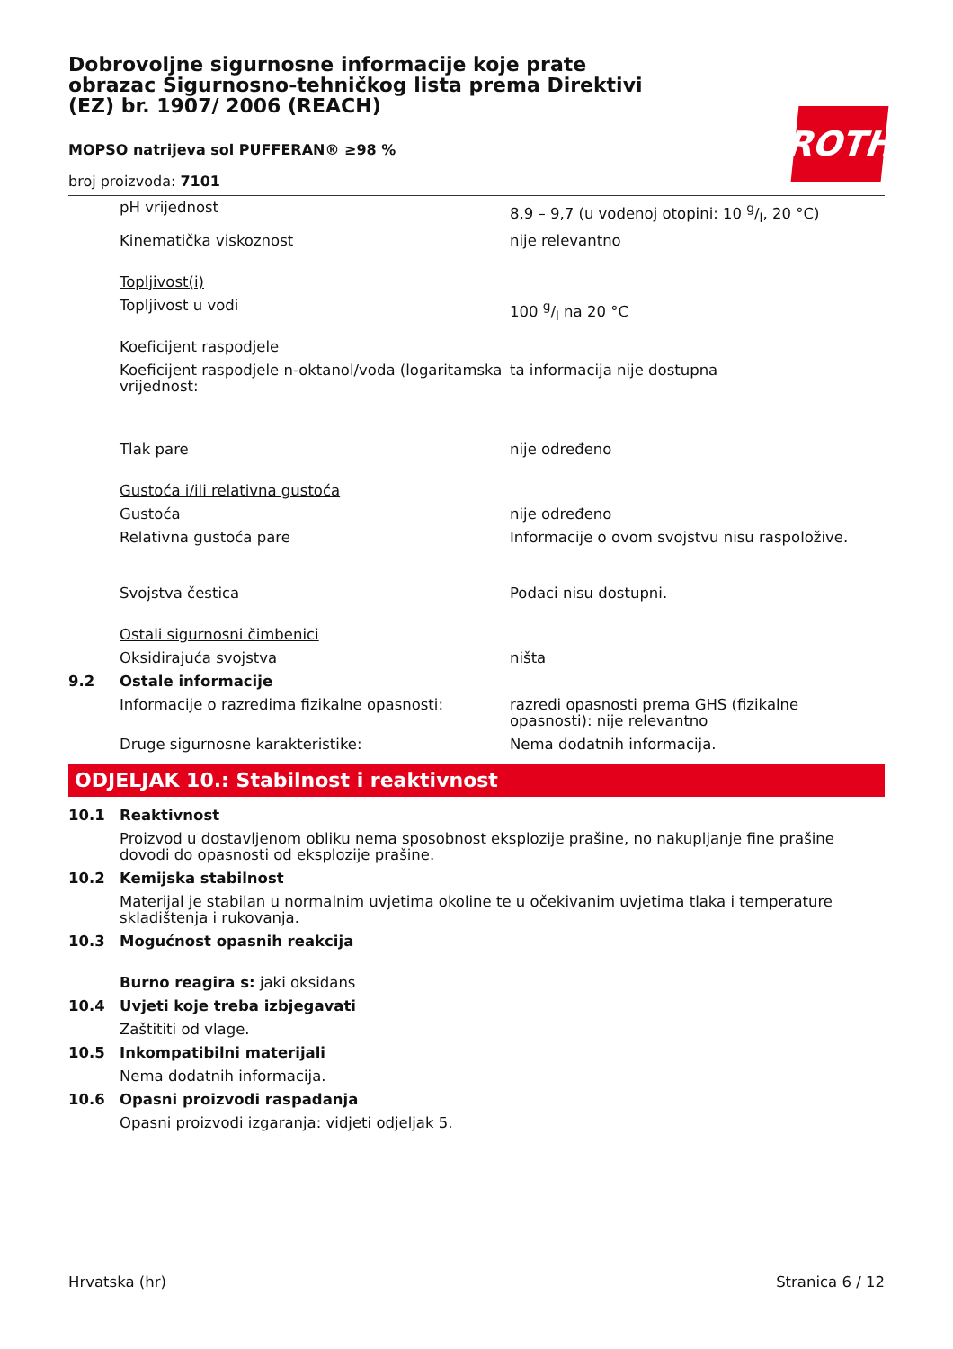Dobrovoljne sigurnosne informacije koje prate obrazac Sigurnosno-tehničkog lista prema Direktivi (EZ) br. 1907/ 2006 (REACH)
ROTH
MOPSO natrijeva sol PUFFERAN® ≥98 %
broj proizvoda: 7101
| | pH vrijednost | 8,9 – 9,7 (u vodenoj otopini: 10 g/l, 20 °C) |
| | Kinematička viskoznost | nije relevantno |
| | Topljivost(i) | |
| | Topljivost u vodi | 100 g/l na 20 °C |
| | Koeficijent raspodjele | |
| | Koeficijent raspodjele n-oktanol/voda (logaritamska vrijednost: | ta informacija nije dostupna |
| | Tlak pare | nije određeno |
| | Gustoća i/ili relativna gustoća | |
| | Gustoća | nije određeno |
| | Relativna gustoća pare | Informacije o ovom svojstvu nisu raspoložive. |
| | Svojstva čestica | Podaci nisu dostupni. |
| | Ostali sigurnosni čimbenici | |
| | Oksidirajuća svojstva | ništa |
| 9.2 | Ostale informacije | |
| | Informacije o razredima fizikalne opasnosti: | razredi opasnosti prema GHS (fizikalne opasnosti): nije relevantno |
| | Druge sigurnosne karakteristike: | Nema dodatnih informacija. |
ODJELJAK 10.: Stabilnost i reaktivnost
| 10.1 | Reaktivnost |
| | Proizvod u dostavljenom obliku nema sposobnost eksplozije prašine, no nakupljanje fine prašine dovodi do opasnosti od eksplozije prašine. |
| 10.2 | Kemijska stabilnost |
| | Materijal je stabilan u normalnim uvjetima okoline te u očekivanim uvjetima tlaka i temperature skladištenja i rukovanja. |
| 10.3 | Mogućnost opasnih reakcija |
| | Burno reagira s: jaki oksidans |
| 10.4 | Uvjeti koje treba izbjegavati |
| | Zaštititi od vlage. |
| 10.5 | Inkompatibilni materijali |
| | Nema dodatnih informacija. |
| 10.6 | Opasni proizvodi raspadanja |
| | Opasni proizvodi izgaranja: vidjeti odjeljak 5. |
Hrvatska (hr) Stranica 6 / 12